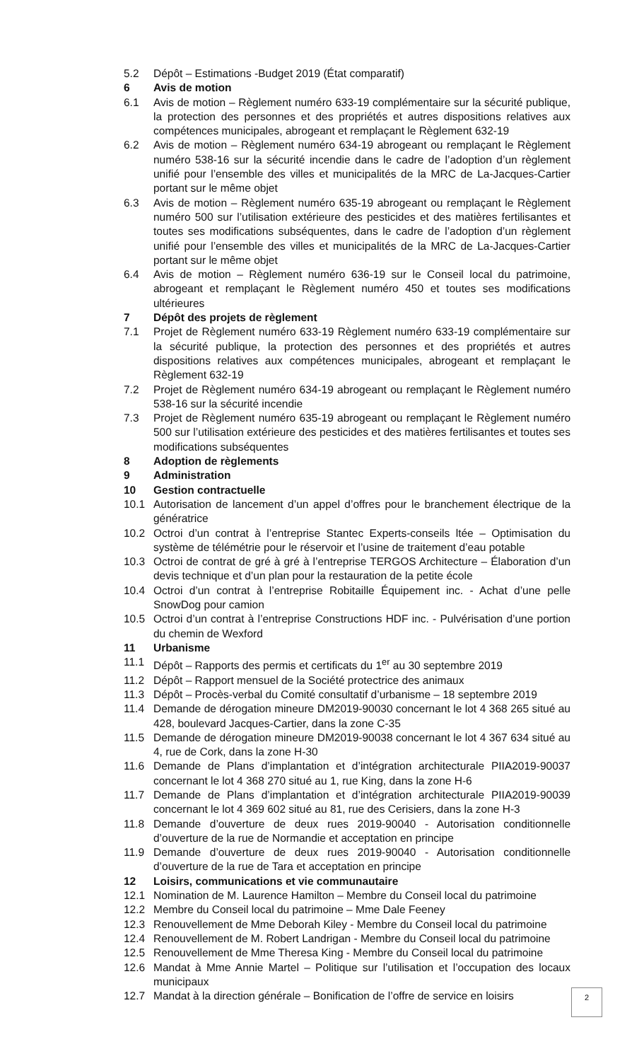5.2 Dépôt – Estimations -Budget 2019 (État comparatif)
6 Avis de motion
6.1 Avis de motion – Règlement numéro 633-19 complémentaire sur la sécurité publique, la protection des personnes et des propriétés et autres dispositions relatives aux compétences municipales, abrogeant et remplaçant le Règlement 632-19
6.2 Avis de motion – Règlement numéro 634-19 abrogeant ou remplaçant le Règlement numéro 538-16 sur la sécurité incendie dans le cadre de l’adoption d’un règlement unifié pour l’ensemble des villes et municipalités de la MRC de La-Jacques-Cartier portant sur le même objet
6.3 Avis de motion – Règlement numéro 635-19 abrogeant ou remplaçant le Règlement numéro 500 sur l’utilisation extérieure des pesticides et des matières fertilisantes et toutes ses modifications subséquentes, dans le cadre de l’adoption d’un règlement unifié pour l’ensemble des villes et municipalités de la MRC de La-Jacques-Cartier portant sur le même objet
6.4 Avis de motion – Règlement numéro 636-19 sur le Conseil local du patrimoine, abrogeant et remplaçant le Règlement numéro 450 et toutes ses modifications ultérieures
7 Dépôt des projets de règlement
7.1 Projet de Règlement numéro 633-19 Règlement numéro 633-19 complémentaire sur la sécurité publique, la protection des personnes et des propriétés et autres dispositions relatives aux compétences municipales, abrogeant et remplaçant le Règlement 632-19
7.2 Projet de Règlement numéro 634-19 abrogeant ou remplaçant le Règlement numéro 538-16 sur la sécurité incendie
7.3 Projet de Règlement numéro 635-19 abrogeant ou remplaçant le Règlement numéro 500 sur l’utilisation extérieure des pesticides et des matières fertilisantes et toutes ses modifications subséquentes
8 Adoption de règlements
9 Administration
10 Gestion contractuelle
10.1 Autorisation de lancement d’un appel d’offres pour le branchement électrique de la génératrice
10.2 Octroi d’un contrat à l’entreprise Stantec Experts-conseils ltée – Optimisation du système de télémétrie pour le réservoir et l’usine de traitement d’eau potable
10.3 Octroi de contrat de gré à gré à l’entreprise TERGOS Architecture – Élaboration d’un devis technique et d’un plan pour la restauration de la petite école
10.4 Octroi d’un contrat à l’entreprise Robitaille Équipement inc. - Achat d’une pelle SnowDog pour camion
10.5 Octroi d’un contrat à l’entreprise Constructions HDF inc. - Pulvérisation d’une portion du chemin de Wexford
11 Urbanisme
11.1 Dépôt – Rapports des permis et certificats du 1<sup>er</sup> au 30 septembre 2019
11.2 Dépôt – Rapport mensuel de la Société protectrice des animaux
11.3 Dépôt – Procès-verbal du Comité consultatif d’urbanisme – 18 septembre 2019
11.4 Demande de dérogation mineure DM2019-90030 concernant le lot 4 368 265 situé au 428, boulevard Jacques-Cartier, dans la zone C-35
11.5 Demande de dérogation mineure DM2019-90038 concernant le lot 4 367 634 situé au 4, rue de Cork, dans la zone H-30
11.6 Demande de Plans d’implantation et d’intégration architecturale PIIA2019-90037 concernant le lot 4 368 270 situé au 1, rue King, dans la zone H-6
11.7 Demande de Plans d’implantation et d’intégration architecturale PIIA2019-90039 concernant le lot 4 369 602 situé au 81, rue des Cerisiers, dans la zone H-3
11.8 Demande d’ouverture de deux rues 2019-90040 - Autorisation conditionnelle d’ouverture de la rue de Normandie et acceptation en principe
11.9 Demande d’ouverture de deux rues 2019-90040 - Autorisation conditionnelle d’ouverture de la rue de Tara et acceptation en principe
12 Loisirs, communications et vie communautaire
12.1 Nomination de M. Laurence Hamilton – Membre du Conseil local du patrimoine
12.2 Membre du Conseil local du patrimoine – Mme Dale Feeney
12.3 Renouvellement de Mme Deborah Kiley - Membre du Conseil local du patrimoine
12.4 Renouvellement de M. Robert Landrigan - Membre du Conseil local du patrimoine
12.5 Renouvellement de Mme Theresa King - Membre du Conseil local du patrimoine
12.6 Mandat à Mme Annie Martel – Politique sur l’utilisation et l’occupation des locaux municipaux
12.7 Mandat à la direction générale – Bonification de l’offre de service en loisirs
2